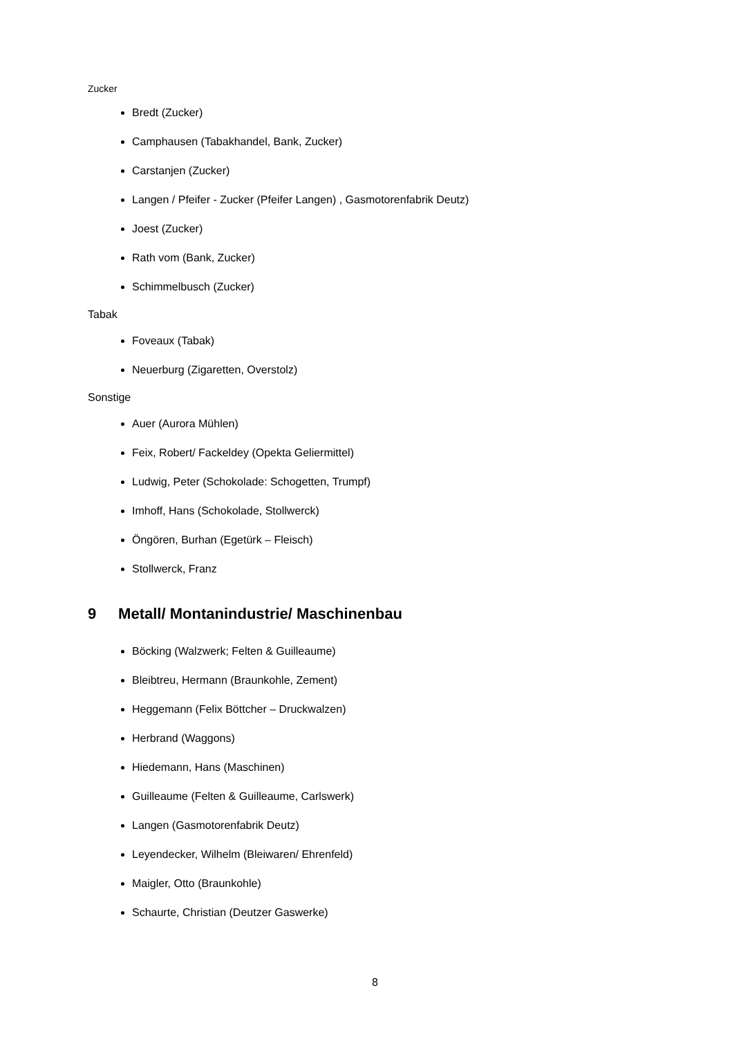Zucker
Bredt (Zucker)
Camphausen (Tabakhandel, Bank, Zucker)
Carstanjen (Zucker)
Langen / Pfeifer - Zucker (Pfeifer Langen) , Gasmotorenfabrik Deutz)
Joest (Zucker)
Rath vom (Bank, Zucker)
Schimmelbusch (Zucker)
Tabak
Foveaux (Tabak)
Neuerburg (Zigaretten, Overstolz)
Sonstige
Auer (Aurora Mühlen)
Feix, Robert/ Fackeldey (Opekta Geliermittel)
Ludwig, Peter (Schokolade: Schogetten, Trumpf)
Imhoff, Hans (Schokolade, Stollwerck)
Öngören, Burhan (Egetürk – Fleisch)
Stollwerck, Franz
9 Metall/ Montanindustrie/ Maschinenbau
Böcking (Walzwerk; Felten & Guilleaume)
Bleibtreu, Hermann (Braunkohle, Zement)
Heggemann (Felix Böttcher – Druckwalzen)
Herbrand (Waggons)
Hiedemann, Hans (Maschinen)
Guilleaume (Felten & Guilleaume, Carlswerk)
Langen (Gasmotorenfabrik Deutz)
Leyendecker, Wilhelm (Bleiwaren/ Ehrenfeld)
Maigler, Otto (Braunkohle)
Schaurte, Christian (Deutzer Gaswerke)
8